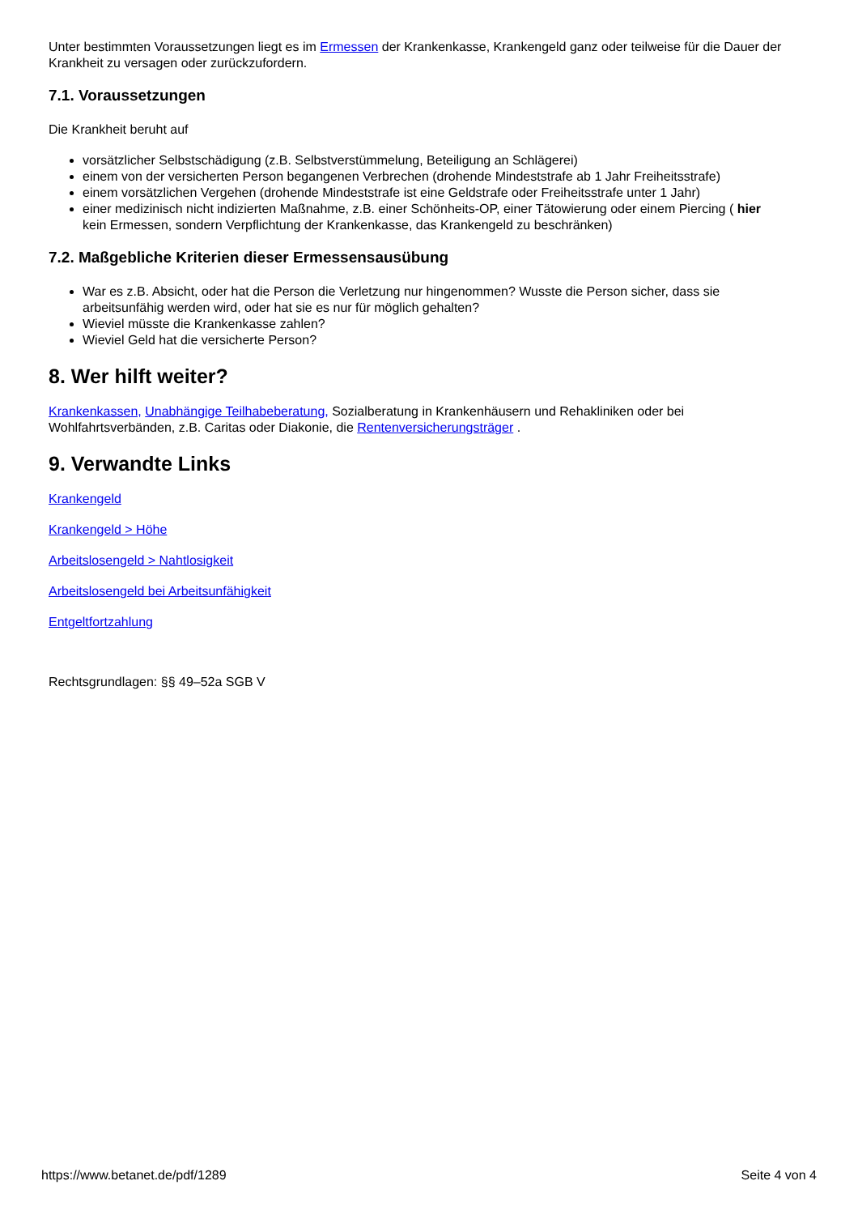Unter bestimmten Voraussetzungen liegt es im Ermessen der Krankenkasse, Krankengeld ganz oder teilweise für die Dauer der Krankheit zu versagen oder zurückzufordern.
7.1. Voraussetzungen
Die Krankheit beruht auf
vorsätzlicher Selbstschädigung (z.B. Selbstverstümmelung, Beteiligung an Schlägerei)
einem von der versicherten Person begangenen Verbrechen (drohende Mindeststrafe ab 1 Jahr Freiheitsstrafe)
einem vorsätzlichen Vergehen (drohende Mindeststrafe ist eine Geldstrafe oder Freiheitsstrafe unter 1 Jahr)
einer medizinisch nicht indizierten Maßnahme, z.B. einer Schönheits-OP, einer Tätowierung oder einem Piercing ( hier kein Ermessen, sondern Verpflichtung der Krankenkasse, das Krankengeld zu beschränken)
7.2. Maßgebliche Kriterien dieser Ermessensausübung
War es z.B. Absicht, oder hat die Person die Verletzung nur hingenommen? Wusste die Person sicher, dass sie arbeitsunfähig werden wird, oder hat sie es nur für möglich gehalten?
Wieviel müsste die Krankenkasse zahlen?
Wieviel Geld hat die versicherte Person?
8. Wer hilft weiter?
Krankenkassen, Unabhängige Teilhabeberatung, Sozialberatung in Krankenhäusern und Rehakliniken oder bei Wohlfahrtsverbänden, z.B. Caritas oder Diakonie, die Rentenversicherungsträger .
9. Verwandte Links
Krankengeld
Krankengeld > Höhe
Arbeitslosengeld > Nahtlosigkeit
Arbeitslosengeld bei Arbeitsunfähigkeit
Entgeltfortzahlung
Rechtsgrundlagen: §§ 49–52a SGB V
https://www.betanet.de/pdf/1289 Seite 4 von 4